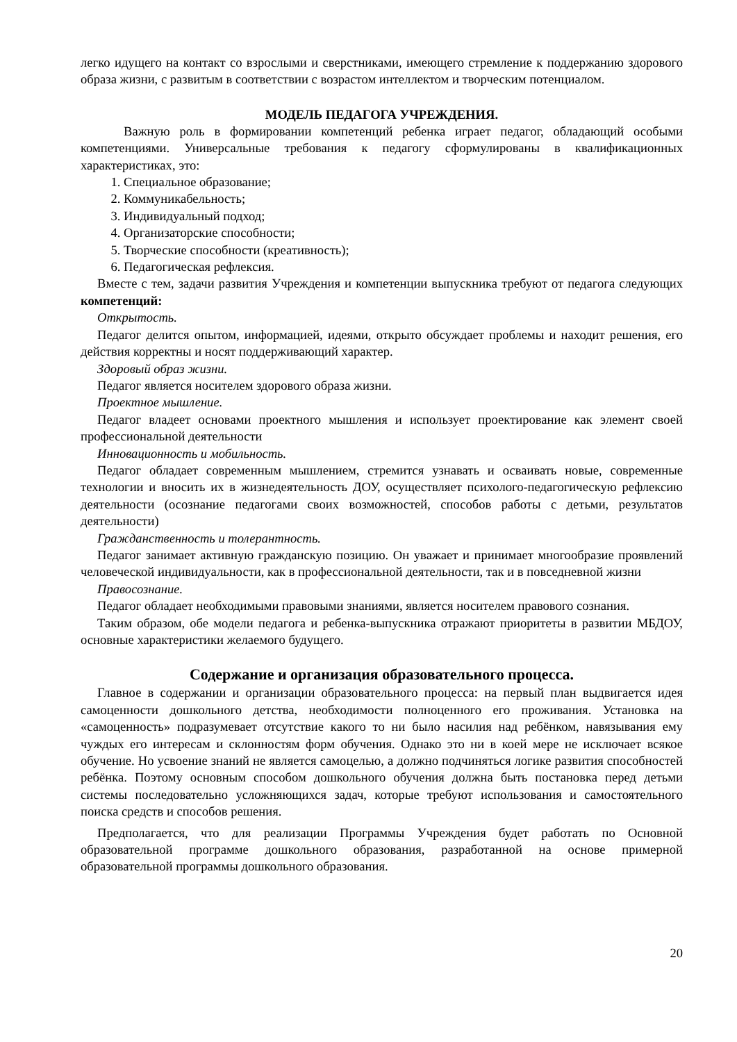легко идущего на контакт со взрослыми и сверстниками, имеющего стремление к поддержанию здорового образа жизни, с развитым в соответствии с возрастом интеллектом и творческим потенциалом.
МОДЕЛЬ ПЕДАГОГА УЧРЕЖДЕНИЯ.
Важную роль в формировании компетенций ребенка играет педагог, обладающий особыми компетенциями. Универсальные требования к педагогу сформулированы в квалификационных характеристиках, это:
1. Специальное образование;
2. Коммуникабельность;
3. Индивидуальный подход;
4. Организаторские способности;
5. Творческие способности (креативность);
6. Педагогическая рефлексия.
Вместе с тем, задачи развития Учреждения и компетенции выпускника требуют от педагога следующих компетенций:
Открытость.
Педагог делится опытом, информацией, идеями, открыто обсуждает проблемы и находит решения, его действия корректны и носят поддерживающий характер.
Здоровый образ жизни.
Педагог является носителем здорового образа жизни.
Проектное мышление.
Педагог владеет основами проектного мышления и использует проектирование как элемент своей профессиональной деятельности
Инновационность и мобильность.
Педагог обладает современным мышлением, стремится узнавать и осваивать новые, современные технологии и вносить их в жизнедеятельность ДОУ, осуществляет психолого-педагогическую рефлексию деятельности (осознание педагогами своих возможностей, способов работы с детьми, результатов деятельности)
Гражданственность и толерантность.
Педагог занимает активную гражданскую позицию. Он уважает и принимает многообразие проявлений человеческой индивидуальности, как в профессиональной деятельности, так и в повседневной жизни
Правосознание.
Педагог обладает необходимыми правовыми знаниями, является носителем правового сознания.
Таким образом, обе модели педагога и ребенка-выпускника отражают приоритеты в развитии МБДОУ, основные характеристики желаемого будущего.
Содержание и организация образовательного процесса.
Главное в содержании и организации образовательного процесса: на первый план выдвигается идея самоценности дошкольного детства, необходимости полноценного его проживания. Установка на «самоценность» подразумевает отсутствие какого то ни было насилия над ребёнком, навязывания ему чуждых его интересам и склонностям форм обучения. Однако это ни в коей мере не исключает всякое обучение. Но усвоение знаний не является самоцелью, а должно подчиняться логике развития способностей ребёнка. Поэтому основным способом дошкольного обучения должна быть постановка перед детьми системы последовательно усложняющихся задач, которые требуют использования и самостоятельного поиска средств и способов решения.
Предполагается, что для реализации Программы Учреждения будет работать по Основной образовательной программе дошкольного образования, разработанной на основе примерной образовательной программы дошкольного образования.
20